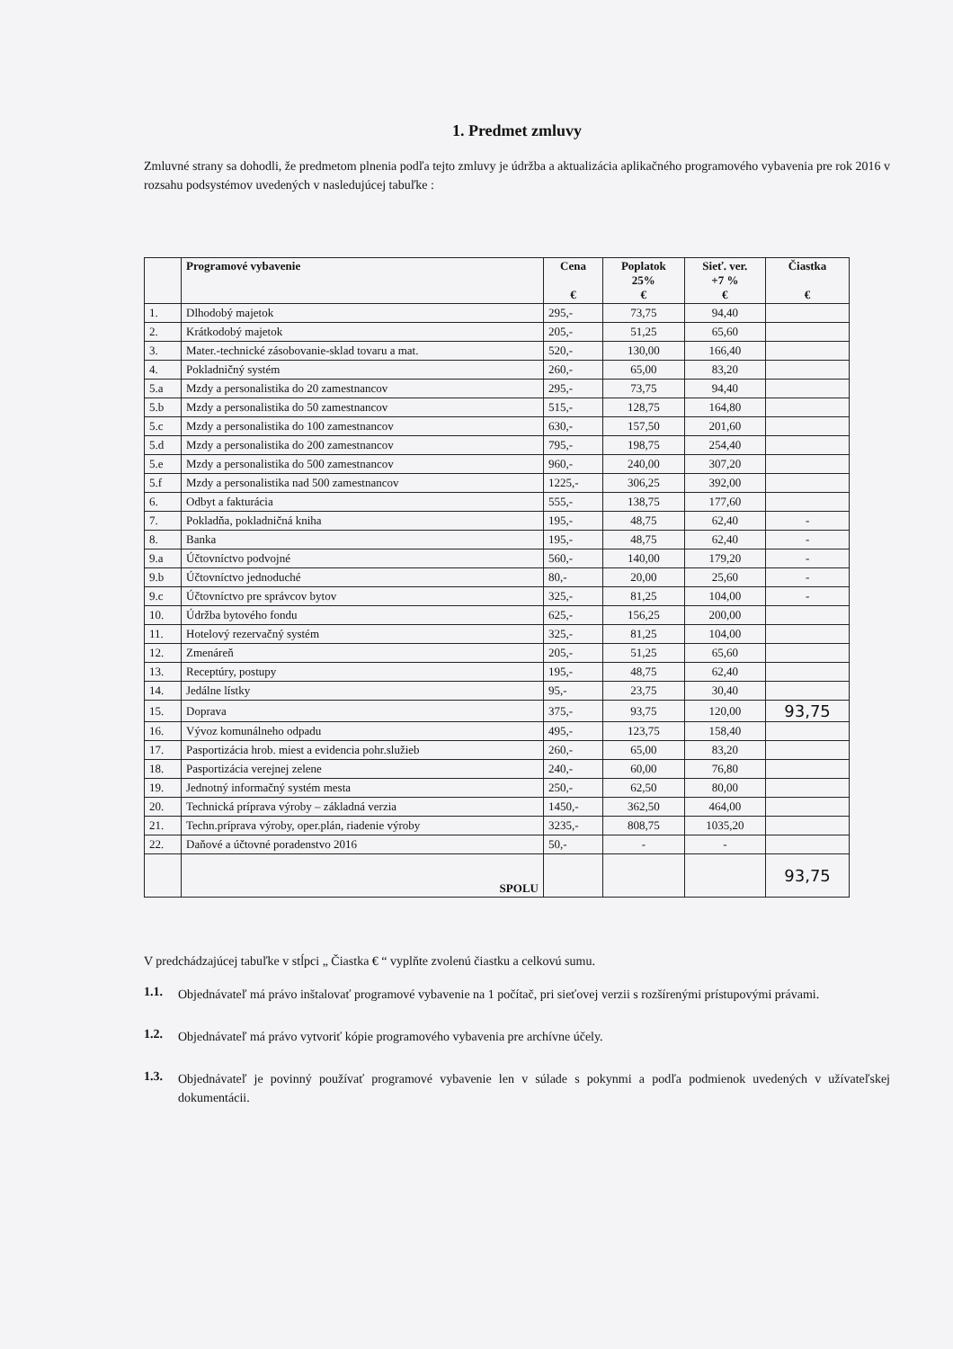1. Predmet zmluvy
Zmluvné strany sa dohodli, že predmetom plnenia podľa tejto zmluvy je údržba a aktualizácia aplikačného programového vybavenia pre rok 2016 v rozsahu podsystémov uvedených v nasledujúcej tabuľke :
| | Programové vybavenie | Cena € | Poplatok 25% € | Sieť. ver. +7 % € | Čiastka € |
| --- | --- | --- | --- | --- | --- |
| 1. | Dlhodobý majetok | 295,- | 73,75 | 94,40 | |
| 2. | Krátkodobý majetok | 205,- | 51,25 | 65,60 | |
| 3. | Mater.-technické zásobovanie-sklad tovaru a mat. | 520,- | 130,00 | 166,40 | |
| 4. | Pokladničný systém | 260,- | 65,00 | 83,20 | |
| 5.a | Mzdy a personalistika do 20 zamestnancov | 295,- | 73,75 | 94,40 | |
| 5.b | Mzdy a personalistika do 50 zamestnancov | 515,- | 128,75 | 164,80 | |
| 5.c | Mzdy a personalistika do 100 zamestnancov | 630,- | 157,50 | 201,60 | |
| 5.d | Mzdy a personalistika do 200 zamestnancov | 795,- | 198,75 | 254,40 | |
| 5.e | Mzdy a personalistika do 500 zamestnancov | 960,- | 240,00 | 307,20 | |
| 5.f | Mzdy a personalistika nad 500 zamestnancov | 1225,- | 306,25 | 392,00 | |
| 6. | Odbyt a fakturácia | 555,- | 138,75 | 177,60 | |
| 7. | Pokladňa, pokladničná kniha | 195,- | 48,75 | 62,40 | - |
| 8. | Banka | 195,- | 48,75 | 62,40 | - |
| 9.a | Účtovníctvo podvojné | 560,- | 140,00 | 179,20 | - |
| 9.b | Účtovníctvo jednoduché | 80,- | 20,00 | 25,60 | - |
| 9.c | Účtovníctvo pre správcov bytov | 325,- | 81,25 | 104,00 | - |
| 10. | Údržba bytového fondu | 625,- | 156,25 | 200,00 | |
| 11. | Hotelový rezervačný systém | 325,- | 81,25 | 104,00 | |
| 12. | Zmenáreň | 205,- | 51,25 | 65,60 | |
| 13. | Receptúry, postupy | 195,- | 48,75 | 62,40 | |
| 14. | Jedálne lístky | 95,- | 23,75 | 30,40 | |
| 15. | Doprava | 375,- | 93,75 | 120,00 | 93,75 |
| 16. | Vývoz komunálneho odpadu | 495,- | 123,75 | 158,40 | |
| 17. | Pasportizácia hrob. miest a evidencia pohr.služieb | 260,- | 65,00 | 83,20 | |
| 18. | Pasportizácia verejnej zelene | 240,- | 60,00 | 76,80 | |
| 19. | Jednotný informačný systém mesta | 250,- | 62,50 | 80,00 | |
| 20. | Technická príprava výroby – základná verzia | 1450,- | 362,50 | 464,00 | |
| 21. | Techn.príprava výroby, oper.plán, riadenie výroby | 3235,- | 808,75 | 1035,20 | |
| 22. | Daňové a účtovné poradenstvo 2016 | 50,- | - | - | |
| | SPOLU | | | | 93,75 |
V predchádzajúcej tabuľke v stĺpci „ Čiastka € “ vyplňte zvolenú čiastku a celkovú sumu.
1.1.
Objednávateľ má právo inštalovať programové vybavenie na 1 počítač, pri sieťovej verzii s rozšírenými prístupovými právami.
1.2.
Objednávateľ má právo vytvoriť kópie programového vybavenia pre archívne účely.
1.3.
Objednávateľ je povinný používať programové vybavenie len v súlade s pokynmi a podľa podmienok uvedených v užívateľskej dokumentácii.